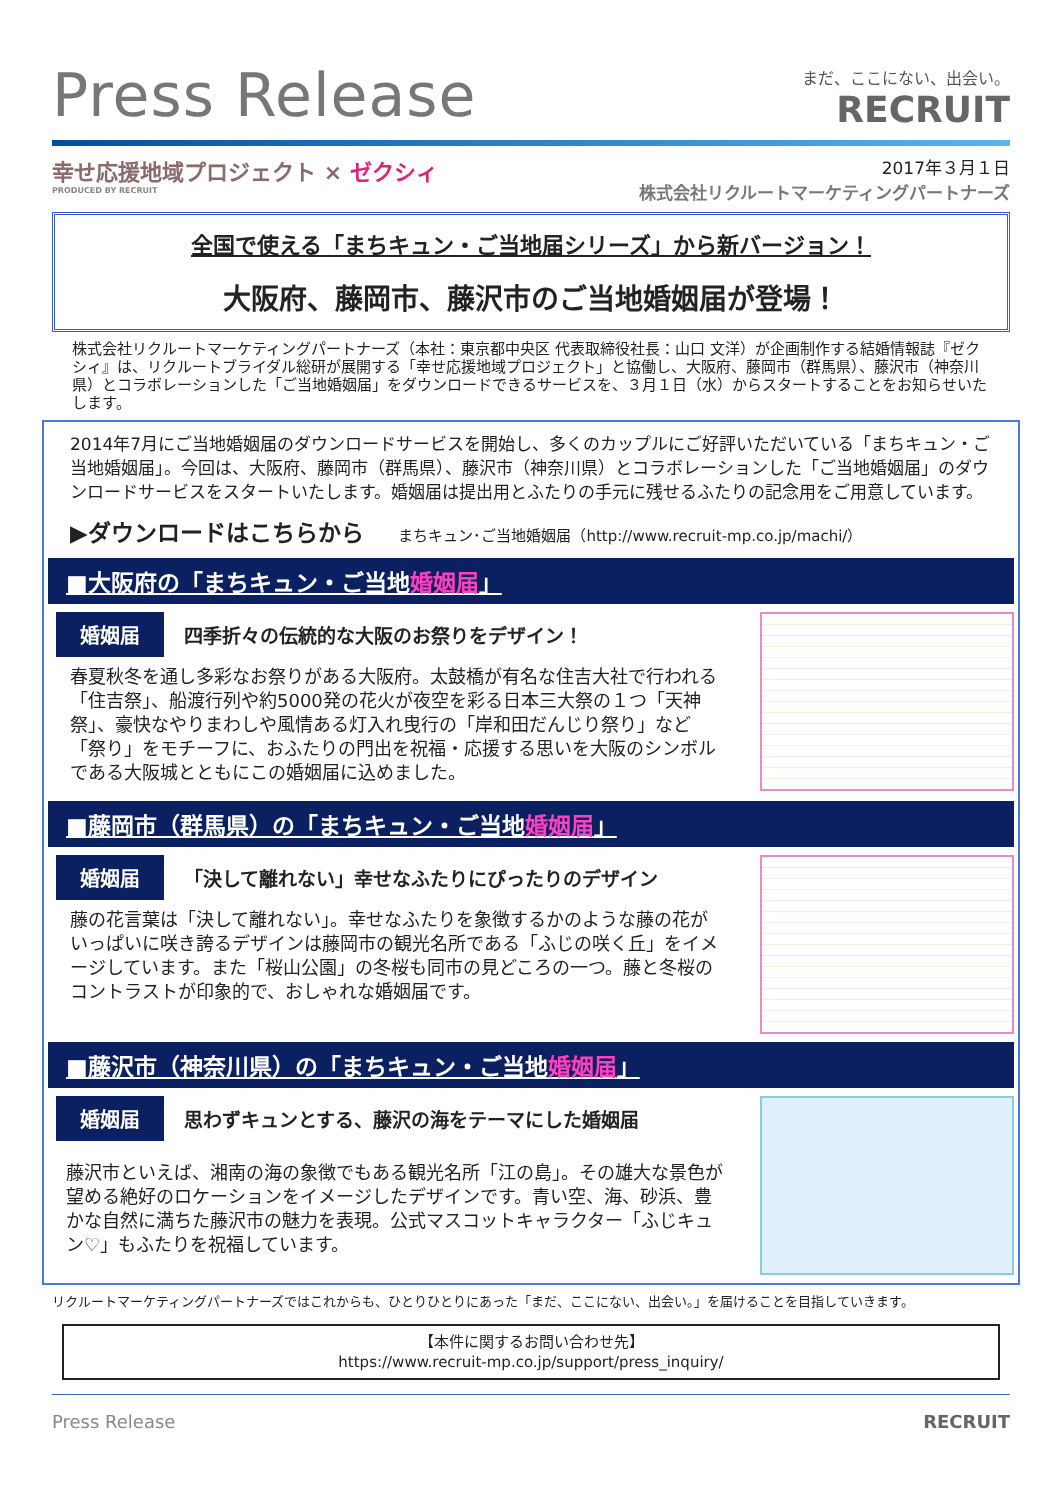Press Release
まだ、ここにない、出会い。
RECRUIT
幸せ応援地域プロジェクト × ゼクシィ
PRODUCED BY RECRUIT
2017年３月１日
株式会社リクルートマーケティングパートナーズ
全国で使える「まちキュン・ご当地届シリーズ」から新バージョン！
大阪府、藤岡市、藤沢市のご当地婚姻届が登場！
株式会社リクルートマーケティングパートナーズ（本社：東京都中央区 代表取締役社長：山口 文洋）が企画制作する結婚情報誌『ゼクシィ』は、リクルートブライダル総研が展開する「幸せ応援地域プロジェクト」と協働し、大阪府、藤岡市（群馬県）、藤沢市（神奈川県）とコラボレーションした「ご当地婚姻届」をダウンロードできるサービスを、３月１日（水）からスタートすることをお知らせいたします。
2014年7月にご当地婚姻届のダウンロードサービスを開始し、多くのカップルにご好評いただいている「まちキュン・ご当地婚姻届」。今回は、大阪府、藤岡市（群馬県）、藤沢市（神奈川県）とコラボレーションした「ご当地婚姻届」のダウンロードサービスをスタートいたします。婚姻届は提出用とふたりの手元に残せるふたりの記念用をご用意しています。
▶ダウンロードはこちらから まちキュン･ご当地婚姻届（http://www.recruit-mp.co.jp/machi/）
■大阪府の「まちキュン・ご当地婚姻届」
婚姻届 四季折々の伝統的な大阪のお祭りをデザイン！
春夏秋冬を通し多彩なお祭りがある大阪府。太鼓橋が有名な住吉大社で行われる「住吉祭」、船渡行列や約5000発の花火が夜空を彩る日本三大祭の１つ「天神祭」、豪快なやりまわしや風情ある灯入れ曳行の「岸和田だんじり祭り」など 「祭り」をモチーフに、おふたりの門出を祝福・応援する思いを大阪のシンボルである大阪城とともにこの婚姻届に込めました。
■藤岡市（群馬県）の「まちキュン・ご当地婚姻届」
婚姻届 「決して離れない」幸せなふたりにぴったりのデザイン
藤の花言葉は「決して離れない」。幸せなふたりを象徴するかのような藤の花がいっぱいに咲き誇るデザインは藤岡市の観光名所である「ふじの咲く丘」をイメージしています。また「桜山公園」の冬桜も同市の見どころの一つ。藤と冬桜のコントラストが印象的で、おしゃれな婚姻届です。
■藤沢市（神奈川県）の「まちキュン・ご当地婚姻届」
婚姻届 思わずキュンとする、藤沢の海をテーマにした婚姻届
藤沢市といえば、湘南の海の象徴でもある観光名所「江の島」。その雄大な景色が望める絶好のロケーションをイメージしたデザインです。青い空、海、砂浜、豊かな自然に満ちた藤沢市の魅力を表現。公式マスコットキャラクター「ふじキュン♡」もふたりを祝福しています。
リクルートマーケティングパートナーズではこれからも、ひとりひとりにあった「まだ、ここにない、出会い。」を届けることを目指していきます。
【本件に関するお問い合わせ先】
https://www.recruit-mp.co.jp/support/press_inquiry/
Press Release RECRUIT